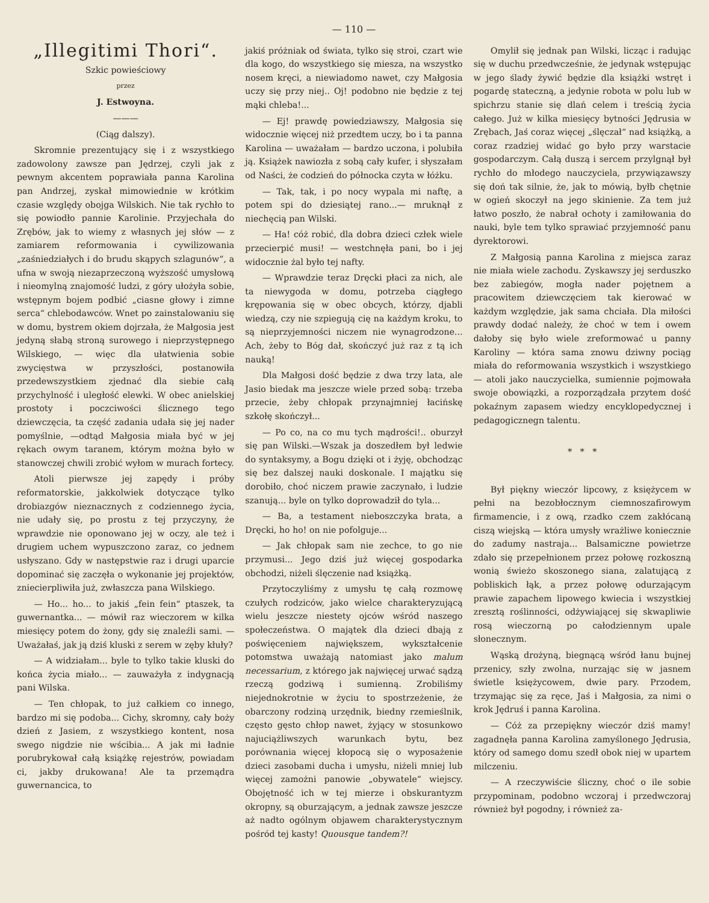— 110 —
„Illegitimi Thori“.
Szkic powieściowy
przez
J. Estwoyna.
———
(Ciąg dalszy).
Skromnie prezentujący się i z wszystkiego zadowolony zawsze pan Jędrzej, czyli jak z pewnym akcentem poprawiała panna Karolina pan Andrzej, zyskał mimowiednie w krótkim czasie względy obojga Wilskich. Nie tak rychło to się powiodło pannie Karolinie. Przyjechała do Zrębów, jak to wiemy z własnych jej słów — z zamiarem reformowania i cywilizowania „zaśniedziałych i do brudu skąpych szlagunów“, a ufna w swoją niezaprzeczoną wyższość umysłową i nieomylną znajomość ludzi, z góry ułożyła sobie, wstępnym bojem podbić „ciasne głowy i zimne serca“ chlebodawców. Wnet po zainstalowaniu się w domu, bystrem okiem dojrzała, że Małgosia jest jedyną słabą stroną surowego i nieprzystępnego Wilskiego, — więc dla ułatwienia sobie zwycięstwa w przyszłości, postanowiła przedewszystkiem zjednać dla siebie całą przychylność i uległość elewki. W obec anielskiej prostoty i poczciwości ślicznego tego dziewczęcia, ta część zadania udała się jej nader pomyślnie, —odtąd Małgosia miała być w jej rękach owym taranem, którym można było w stanowczej chwili zrobić wyłom w murach fortecy.
Atoli pierwsze jej zapędy i próby reformatorskie, jakkolwiek dotyczące tylko drobiazgów nieznacznych z codziennego życia, nie udały się, po prostu z tej przyczyny, że wprawdzie nie oponowano jej w oczy, ale też i drugiem uchem wypuszczono zaraz, co jednem usłyszano. Gdy w następstwie raz i drugi uparcie dopominać się zaczęła o wykonanie jej projektów, zniecierpliwiła już, zwłaszcza pana Wilskiego.
— Ho... ho... to jakiś „fein fein“ ptaszek, ta guwernantka... — mówił raz wieczorem w kilka miesięcy potem do żony, gdy się znaleźli sami. — Uważałaś, jak ją dziś kluski z serem w zęby kłuły?
— A widziałam... byle to tylko takie kluski do końca życia miało... — zauważyła z indygnacją pani Wilska.
— Ten chłopak, to już całkiem co innego, bardzo mi się podoba... Cichy, skromny, cały boży dzień z Jasiem, z wszystkiego kontent, nosa swego nigdzie nie wścibia... A jak mi ładnie porubrykował całą książkę rejestrów, powiadam ci, jakby drukowana! Ale ta przemądra guwernancica, to
jakiś próżniak od świata, tylko się stroi, czart wie dla kogo, do wszystkiego się miesza, na wszystko nosem kręci, a niewiadomo nawet, czy Małgosia uczy się przy niej.. Oj! podobno nie będzie z tej mąki chleba!...
— Ej! prawdę powiedziawszy, Małgosia się widocznie więcej niż przedtem uczy, bo i ta panna Karolina — uważałam — bardzo uczona, i polubiła ją. Książek nawiozła z sobą cały kufer, i słyszałam od Naści, że codzień do północka czyta w łóżku.
— Tak, tak, i po nocy wypala mi naftę, a potem spi do dziesiątej rano...— mruknął z niechęcią pan Wilski.
— Ha! cóż robić, dla dobra dzieci człek wiele przecierpić musi! — westchnęła pani, bo i jej widocznie żal było tej nafty.
— Wprawdzie teraz Dręcki płaci za nich, ale ta niewygoda w domu, potrzeba ciągłego krępowania się w obec obcych, którzy, djabli wiedzą, czy nie szpiegują cię na każdym kroku, to są nieprzyjemności niczem nie wynagrodzone... Ach, żeby to Bóg dał, skończyć już raz z tą ich nauką!
Dla Małgosi dość będzie z dwa trzy lata, ale Jasio biedak ma jeszcze wiele przed sobą: trzeba przecie, żeby chłopak przynajmniej łacińskę szkołę skończył...
— Po co, na co mu tych mądrości!.. oburzył się pan Wilski.—Wszak ja doszedłem był ledwie do syntaksymy, a Bogu dzięki ot i żyję, obchodząc się bez dalszej nauki doskonale. I majątku się dorobiło, choć niczem prawie zaczynało, i ludzie szanują... byle on tylko doprowadził do tyla...
— Ba, a testament nieboszczyka brata, a Dręcki, ho ho! on nie pofolguje...
— Jak chłopak sam nie zechce, to go nie przymusi... Jego dziś już więcej gospodarka obchodzi, niżeli ślęczenie nad książką.
Przytoczyliśmy z umysłu tę całą rozmowę czułych rodziców, jako wielce charakteryzującą wielu jeszcze niestety ojców wśród naszego społeczeństwa. O majątek dla dzieci dbają z poświęceniem największem, wykształcenie potomstwa uważają natomiast jako malum necessarium, z którego jak najwięcej urwać sądzą rzeczą godziwą i sumienną. Zrobiliśmy niejednokrotnie w życiu to spostrzeżenie, że obarczony rodziną urzędnik, biedny rzemieślnik, często gęsto chłop nawet, żyjący w stosunkowo najuciążliwszych warunkach bytu, bez porównania więcej kłopocą się o wyposażenie dzieci zasobami ducha i umysłu, niżeli mniej lub więcej zamożni panowie „obywatele“ wiejscy. Obojętność ich w tej mierze i obskurantyzm okropny, są oburzającym, a jednak zawsze jeszcze aż nadto ogólnym objawem charakterystycznym pośród tej kasty! Quousque tandem?!
Omylił się jednak pan Wilski, licząc i radując się w duchu przedwcześnie, że jedynak wstępując w jego ślady żywić będzie dla książki wstręt i pogardę stateczną, a jedynie robota w polu lub w spichrzu stanie się dlań celem i treścią życia całego. Już w kilka miesięcy bytności Jędrusia w Zrębach, Jaś coraz więcej „ślęczał“ nad książką, a coraz rzadziej widać go było przy warstacie gospodarczym. Całą duszą i sercem przylgnął był rychło do młodego nauczyciela, przywiązawszy się doń tak silnie, że, jak to mówią, byłb chętnie w ogień skoczył na jego skinienie. Za tem już łatwo poszło, że nabrał ochoty i zamiłowania do nauki, byle tem tylko sprawiać przyjemność panu dyrektorowi.
Z Małgosią panna Karolina z miejsca zaraz nie miała wiele zachodu. Zyskawszy jej serduszko bez zabiegów, mogła nader pojętnem a pracowitem dziewczęciem tak kierować w każdym względzie, jak sama chciała. Dla miłości prawdy dodać należy, że choć w tem i owem dałoby się było wiele zreformować u panny Karoliny — która sama znowu dziwny pociąg miała do reformowania wszystkich i wszystkiego — atoli jako nauczycielka, sumiennie pojmowała swoje obowiązki, a rozporządzała przytem dość pokaźnym zapasem wiedzy encyklopedycznej i pedagogicznegn talentu.
* * *
Był piękny wieczór lipcowy, z księżycem w pełni na bezobłocznym ciemnoszafirowym firmamencie, i z ową, rzadko czem zakłócaną ciszą wiejską — która umysły wrażliwe koniecznie do zadumy nastraja... Balsamiczne powietrze zdało się przepełnionem przez połowę rozkoszną wonią świeżo skoszonego siana, zalatującą z pobliskich łąk, a przez połowę odurzającym prawie zapachem lipowego kwiecia i wszystkiej zresztą roślinności, odżywiającej się skwapliwie rosą wieczorną po całodziennym upale słonecznym.
Wąską drożyną, biegnącą wśród łanu bujnej przenicy, szły zwolna, nurzając się w jasnem świetle księżycowem, dwie pary. Przodem, trzymając się za ręce, Jaś i Małgosia, za nimi o krok Jędruś i panna Karolina.
— Cóż za przepiękny wieczór dziś mamy! zagadnęła panna Karolina zamyślonego Jędrusia, który od samego domu szedł obok niej w upartem milczeniu.
— A rzeczywiście śliczny, choć o ile sobie przypominam, podobno wczoraj i przedwczoraj również był pogodny, i również za-